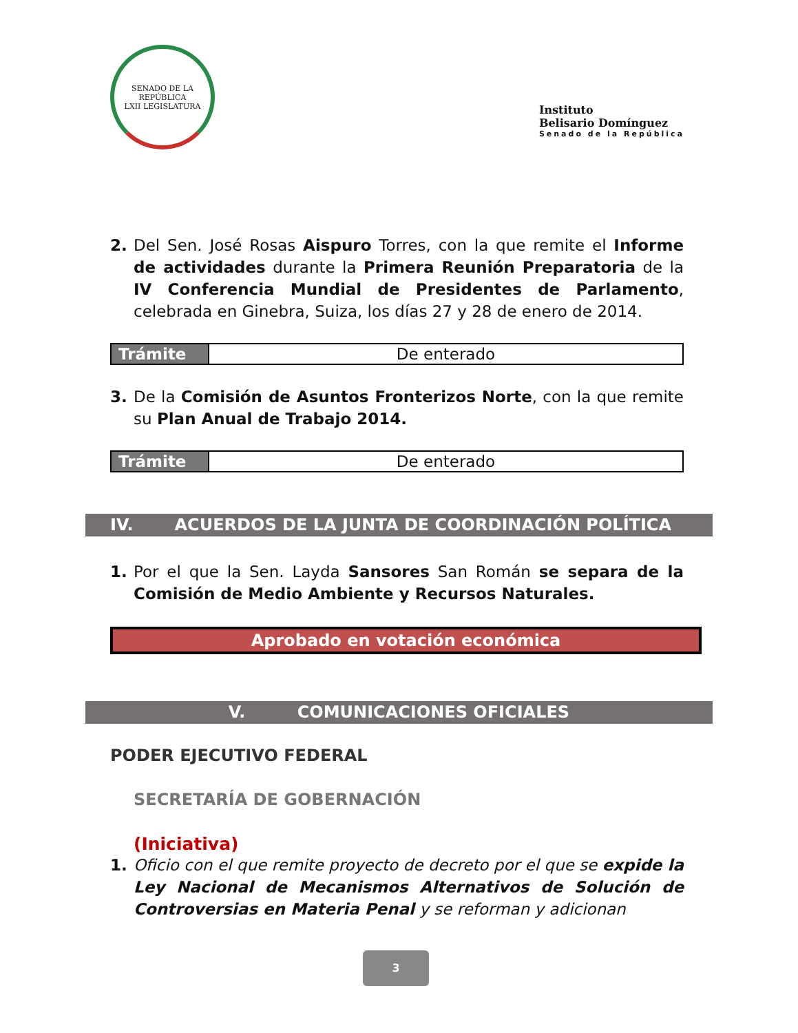SENADO DE LA REPÚBLICA
LXII LEGISLATURA
Instituto
Belisario Domínguez
Senado de la República
2. Del Sen. José Rosas Aispuro Torres, con la que remite el Informe de actividades durante la Primera Reunión Preparatoria de la IV Conferencia Mundial de Presidentes de Parlamento, celebrada en Ginebra, Suiza, los días 27 y 28 de enero de 2014.
| Trámite | De enterado |
3. De la Comisión de Asuntos Fronterizos Norte, con la que remite su Plan Anual de Trabajo 2014.
| Trámite | De enterado |
IV. ACUERDOS DE LA JUNTA DE COORDINACIÓN POLÍTICA
1. Por el que la Sen. Layda Sansores San Román se separa de la Comisión de Medio Ambiente y Recursos Naturales.
Aprobado en votación económica
V. COMUNICACIONES OFICIALES
PODER EJECUTIVO FEDERAL
SECRETARÍA DE GOBERNACIÓN
(Iniciativa)
1. Oficio con el que remite proyecto de decreto por el que se expide la Ley Nacional de Mecanismos Alternativos de Solución de Controversias en Materia Penal y se reforman y adicionan
3